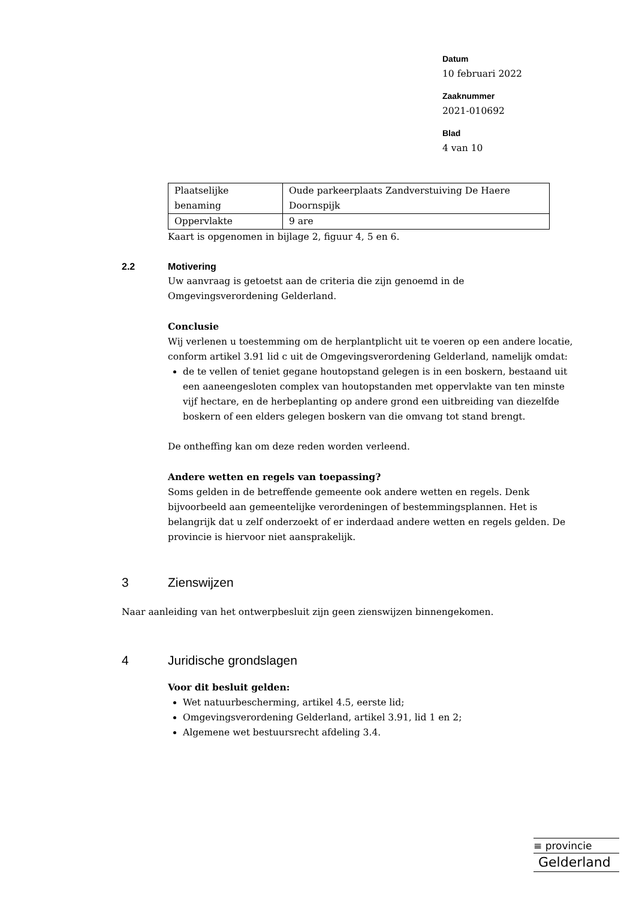Datum
10 februari 2022
Zaaknummer
2021-010692
Blad
4 van 10
| Plaatselijke benaming | Oude parkeerplaats Zandverstuiving De Haere Doornspijk |
| Oppervlakte | 9 are |
Kaart is opgenomen in bijlage 2, figuur 4, 5 en 6.
2.2 Motivering
Uw aanvraag is getoetst aan de criteria die zijn genoemd in de Omgevingsverordening Gelderland.
Conclusie
Wij verlenen u toestemming om de herplantplicht uit te voeren op een andere locatie, conform artikel 3.91 lid c uit de Omgevingsverordening Gelderland, namelijk omdat:
de te vellen of teniet gegane houtopstand gelegen is in een boskern, bestaand uit een aaneengesloten complex van houtopstanden met oppervlakte van ten minste vijf hectare, en de herbeplanting op andere grond een uitbreiding van diezelfde boskern of een elders gelegen boskern van die omvang tot stand brengt.
De ontheffing kan om deze reden worden verleend.
Andere wetten en regels van toepassing?
Soms gelden in de betreffende gemeente ook andere wetten en regels. Denk bijvoorbeeld aan gemeentelijke verordeningen of bestemmingsplannen. Het is belangrijk dat u zelf onderzoekt of er inderdaad andere wetten en regels gelden. De provincie is hiervoor niet aansprakelijk.
3 Zienswijzen
Naar aanleiding van het ontwerpbesluit zijn geen zienswijzen binnengekomen.
4 Juridische grondslagen
Voor dit besluit gelden:
Wet natuurbescherming, artikel 4.5, eerste lid;
Omgevingsverordening Gelderland, artikel 3.91, lid 1 en 2;
Algemene wet bestuursrecht afdeling 3.4.
≡ provincie
Gelderland